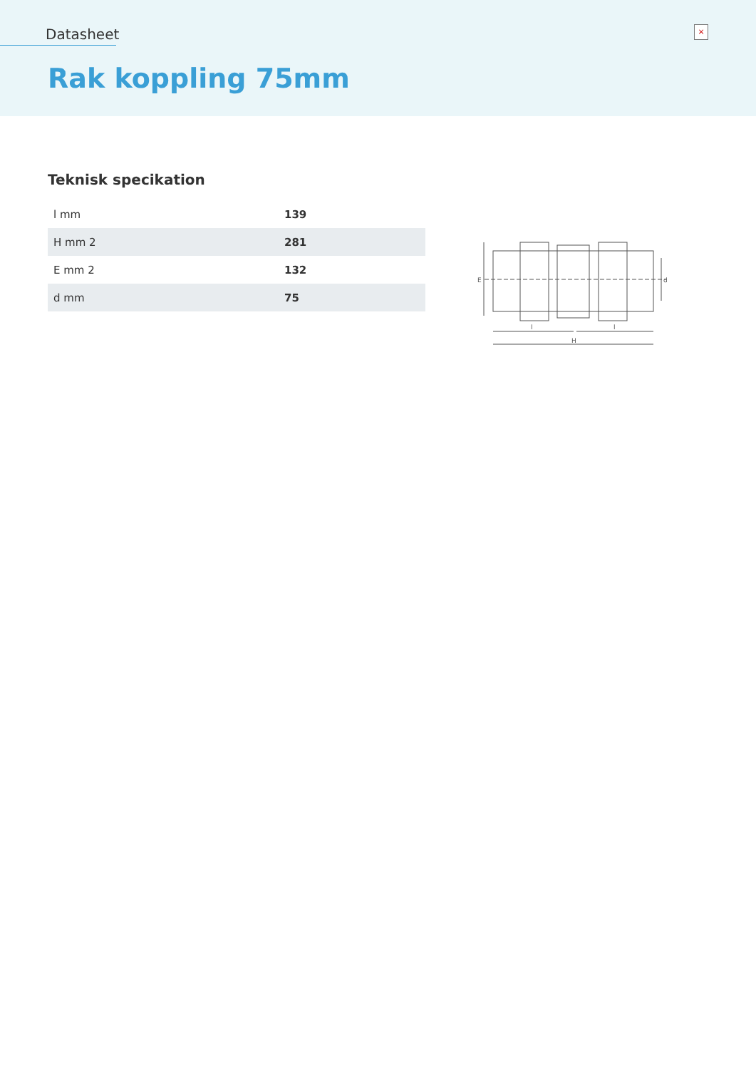Datasheet ×
Rak koppling 75mm
Teknisk specikation
| l mm | 139 |
| H mm 2 | 281 |
| E mm 2 | 132 |
| d mm | 75 |
E
d
l
l
H